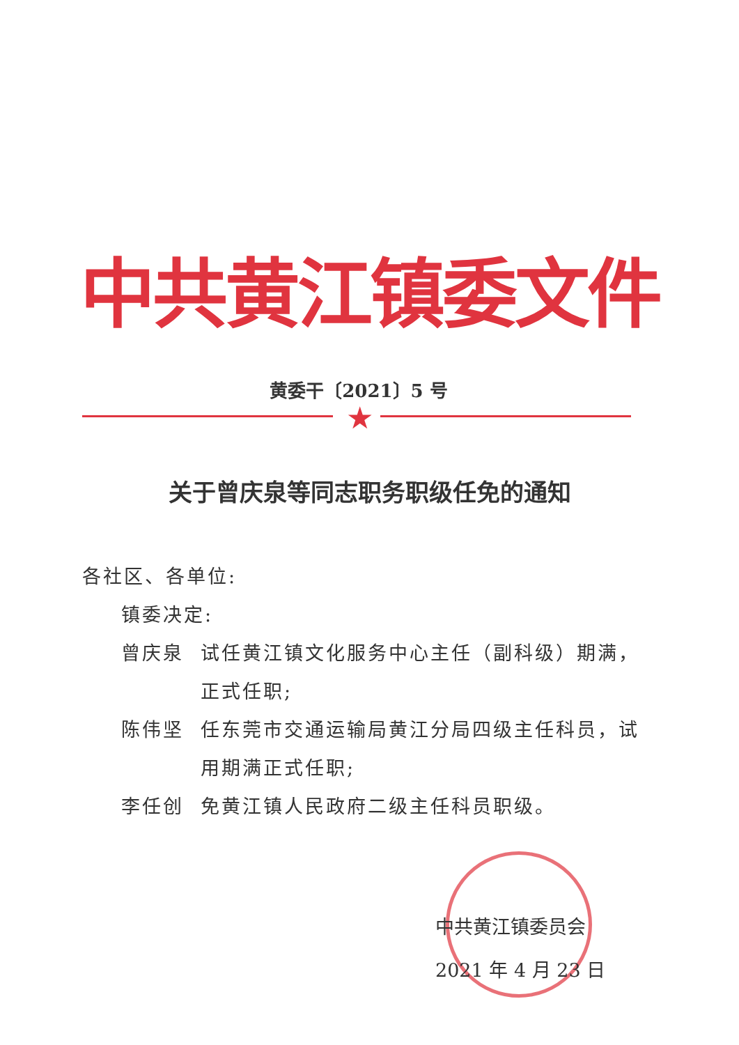中共黄江镇委文件
黄委干〔2021〕5 号
★
关于曾庆泉等同志职务职级任免的通知
各社区、各单位:
镇委决定:
曾庆泉 试任黄江镇文化服务中心主任（副科级）期满，正式任职;
陈伟坚 任东莞市交通运输局黄江分局四级主任科员，试用期满正式任职;
李任创 免黄江镇人民政府二级主任科员职级。
中共黄江镇委员会
2021 年 4 月 23 日